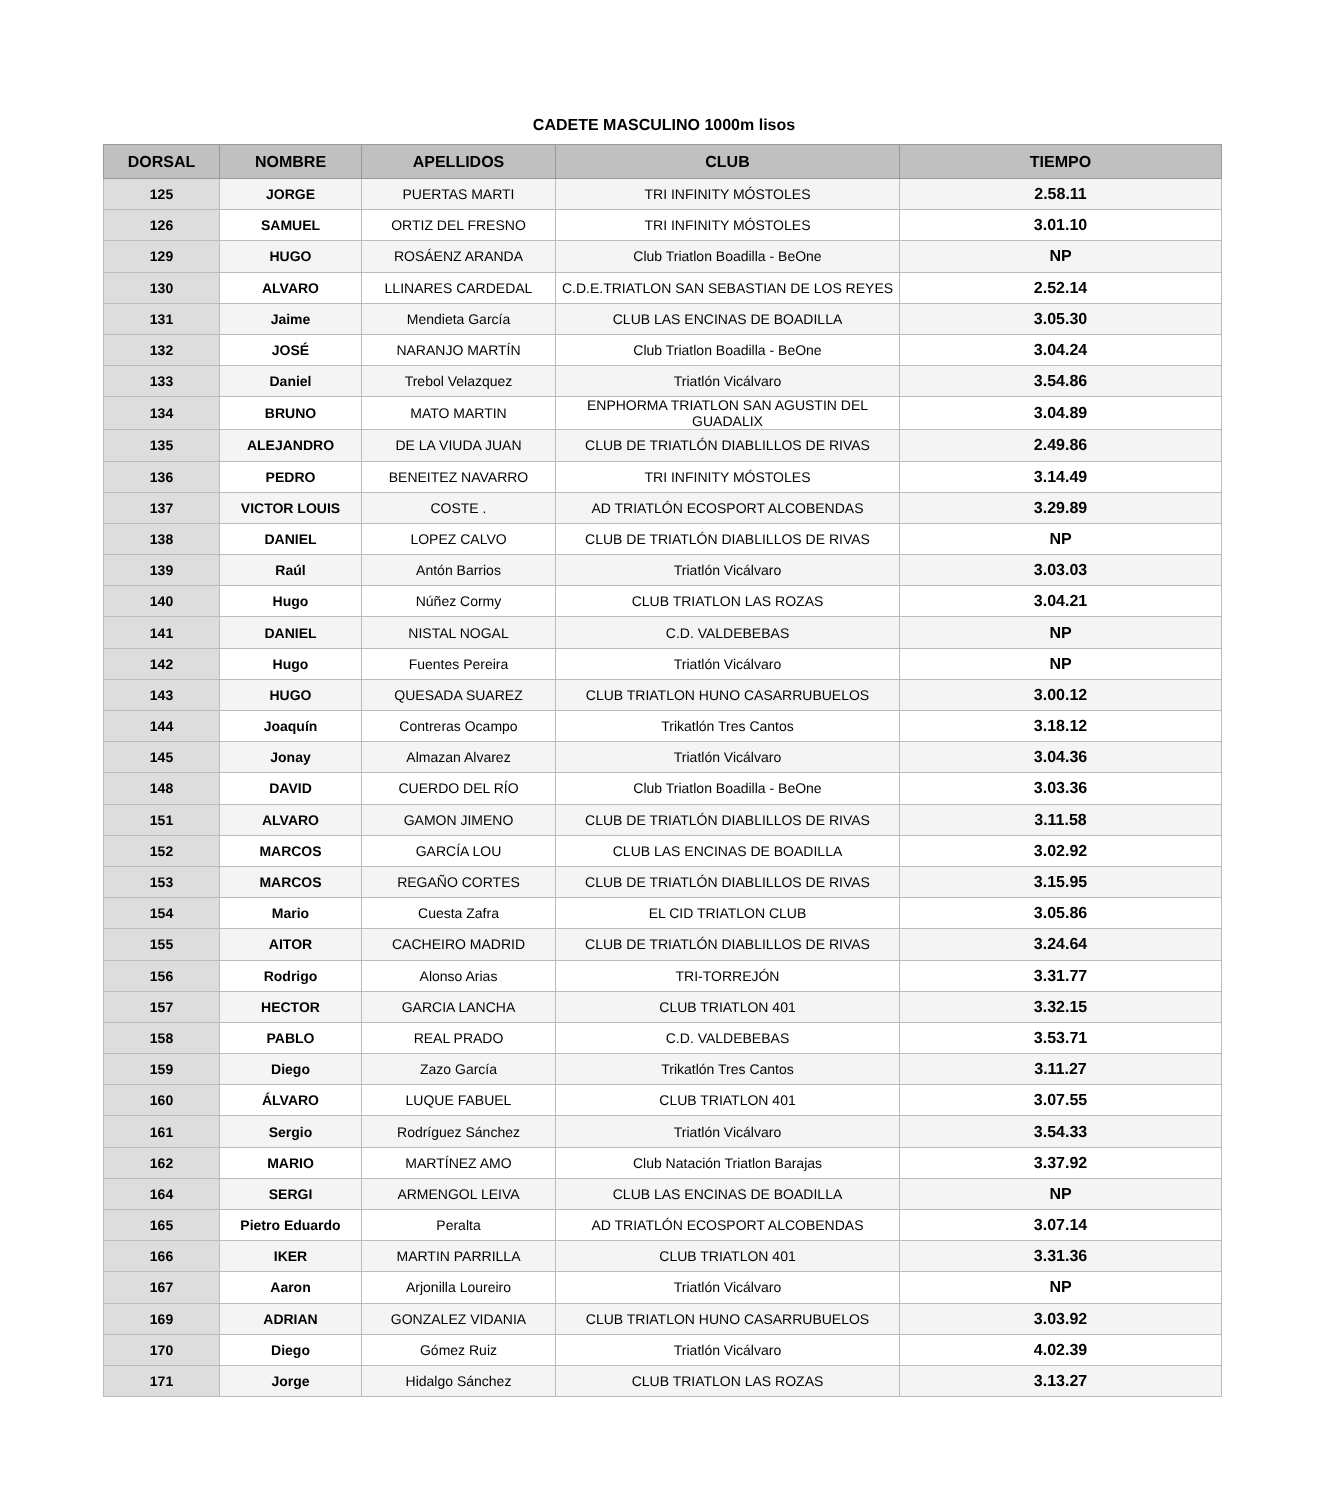CADETE MASCULINO 1000m lisos
| DORSAL | NOMBRE | APELLIDOS | CLUB | TIEMPO |
| --- | --- | --- | --- | --- |
| 125 | JORGE | PUERTAS MARTI | TRI INFINITY MÓSTOLES | 2.58.11 |
| 126 | SAMUEL | ORTIZ DEL FRESNO | TRI INFINITY MÓSTOLES | 3.01.10 |
| 129 | HUGO | ROSÁENZ ARANDA | Club Triatlon Boadilla - BeOne | NP |
| 130 | ALVARO | LLINARES CARDEDAL | C.D.E.TRIATLON SAN SEBASTIAN DE LOS REYES | 2.52.14 |
| 131 | Jaime | Mendieta García | CLUB LAS ENCINAS DE BOADILLA | 3.05.30 |
| 132 | JOSÉ | NARANJO MARTÍN | Club Triatlon Boadilla - BeOne | 3.04.24 |
| 133 | Daniel | Trebol Velazquez | Triatlón Vicálvaro | 3.54.86 |
| 134 | BRUNO | MATO MARTIN | ENPHORMA TRIATLON SAN AGUSTIN DEL GUADALIX | 3.04.89 |
| 135 | ALEJANDRO | DE LA VIUDA JUAN | CLUB DE TRIATLÓN DIABLILLOS DE RIVAS | 2.49.86 |
| 136 | PEDRO | BENEITEZ NAVARRO | TRI INFINITY MÓSTOLES | 3.14.49 |
| 137 | VICTOR LOUIS | COSTE . | AD TRIATLÓN ECOSPORT ALCOBENDAS | 3.29.89 |
| 138 | DANIEL | LOPEZ CALVO | CLUB DE TRIATLÓN DIABLILLOS DE RIVAS | NP |
| 139 | Raúl | Antón Barrios | Triatlón Vicálvaro | 3.03.03 |
| 140 | Hugo | Núñez Cormy | CLUB TRIATLON LAS ROZAS | 3.04.21 |
| 141 | DANIEL | NISTAL NOGAL | C.D. VALDEBEBAS | NP |
| 142 | Hugo | Fuentes Pereira | Triatlón Vicálvaro | NP |
| 143 | HUGO | QUESADA SUAREZ | CLUB TRIATLON HUNO CASARRUBUELOS | 3.00.12 |
| 144 | Joaquín | Contreras Ocampo | Trikatlón Tres Cantos | 3.18.12 |
| 145 | Jonay | Almazan Alvarez | Triatlón Vicálvaro | 3.04.36 |
| 148 | DAVID | CUERDO DEL RÍO | Club Triatlon Boadilla - BeOne | 3.03.36 |
| 151 | ALVARO | GAMON JIMENO | CLUB DE TRIATLÓN DIABLILLOS DE RIVAS | 3.11.58 |
| 152 | MARCOS | GARCÍA LOU | CLUB LAS ENCINAS DE BOADILLA | 3.02.92 |
| 153 | MARCOS | REGAÑO CORTES | CLUB DE TRIATLÓN DIABLILLOS DE RIVAS | 3.15.95 |
| 154 | Mario | Cuesta Zafra | EL CID TRIATLON CLUB | 3.05.86 |
| 155 | AITOR | CACHEIRO MADRID | CLUB DE TRIATLÓN DIABLILLOS DE RIVAS | 3.24.64 |
| 156 | Rodrigo | Alonso Arias | TRI-TORREJÓN | 3.31.77 |
| 157 | HECTOR | GARCIA LANCHA | CLUB TRIATLON 401 | 3.32.15 |
| 158 | PABLO | REAL PRADO | C.D. VALDEBEBAS | 3.53.71 |
| 159 | Diego | Zazo García | Trikatlón Tres Cantos | 3.11.27 |
| 160 | ÁLVARO | LUQUE FABUEL | CLUB TRIATLON 401 | 3.07.55 |
| 161 | Sergio | Rodríguez Sánchez | Triatlón Vicálvaro | 3.54.33 |
| 162 | MARIO | MARTÍNEZ AMO | Club Natación Triatlon Barajas | 3.37.92 |
| 164 | SERGI | ARMENGOL LEIVA | CLUB LAS ENCINAS DE BOADILLA | NP |
| 165 | Pietro Eduardo | Peralta | AD TRIATLÓN ECOSPORT ALCOBENDAS | 3.07.14 |
| 166 | IKER | MARTIN PARRILLA | CLUB TRIATLON 401 | 3.31.36 |
| 167 | Aaron | Arjonilla Loureiro | Triatlón Vicálvaro | NP |
| 169 | ADRIAN | GONZALEZ VIDANIA | CLUB TRIATLON HUNO CASARRUBUELOS | 3.03.92 |
| 170 | Diego | Gómez Ruiz | Triatlón Vicálvaro | 4.02.39 |
| 171 | Jorge | Hidalgo Sánchez | CLUB TRIATLON LAS ROZAS | 3.13.27 |